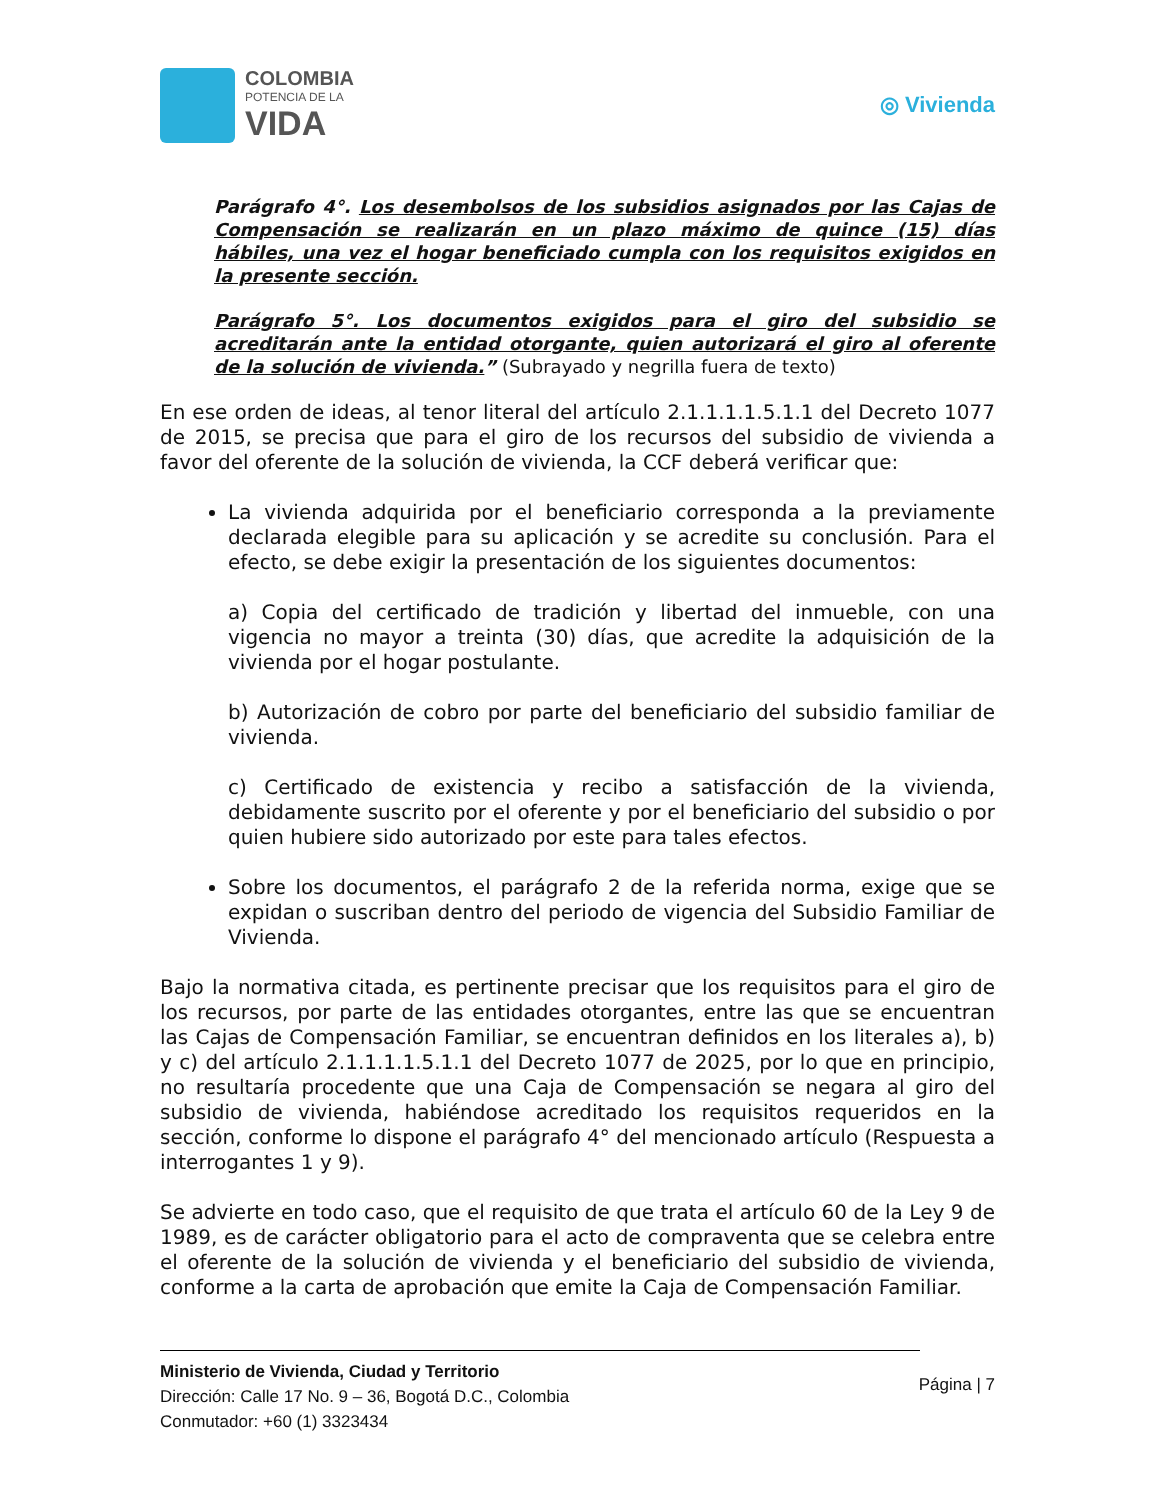COLOMBIA
POTENCIA DE LA
VIDA
◎ Vivienda
Parágrafo 4°. Los desembolsos de los subsidios asignados por las Cajas de Compensación se realizarán en un plazo máximo de quince (15) días hábiles, una vez el hogar beneficiado cumpla con los requisitos exigidos en la presente sección.
Parágrafo 5°. Los documentos exigidos para el giro del subsidio se acreditarán ante la entidad otorgante, quien autorizará el giro al oferente de la solución de vivienda.” (Subrayado y negrilla fuera de texto)
En ese orden de ideas, al tenor literal del artículo 2.1.1.1.1.5.1.1 del Decreto 1077 de 2015, se precisa que para el giro de los recursos del subsidio de vivienda a favor del oferente de la solución de vivienda, la CCF deberá verificar que:
La vivienda adquirida por el beneficiario corresponda a la previamente declarada elegible para su aplicación y se acredite su conclusión. Para el efecto, se debe exigir la presentación de los siguientes documentos:
a) Copia del certificado de tradición y libertad del inmueble, con una vigencia no mayor a treinta (30) días, que acredite la adquisición de la vivienda por el hogar postulante.
b) Autorización de cobro por parte del beneficiario del subsidio familiar de vivienda.
c) Certificado de existencia y recibo a satisfacción de la vivienda, debidamente suscrito por el oferente y por el beneficiario del subsidio o por quien hubiere sido autorizado por este para tales efectos.
Sobre los documentos, el parágrafo 2 de la referida norma, exige que se expidan o suscriban dentro del periodo de vigencia del Subsidio Familiar de Vivienda.
Bajo la normativa citada, es pertinente precisar que los requisitos para el giro de los recursos, por parte de las entidades otorgantes, entre las que se encuentran las Cajas de Compensación Familiar, se encuentran definidos en los literales a), b) y c) del artículo 2.1.1.1.1.5.1.1 del Decreto 1077 de 2025, por lo que en principio, no resultaría procedente que una Caja de Compensación se negara al giro del subsidio de vivienda, habiéndose acreditado los requisitos requeridos en la sección, conforme lo dispone el parágrafo 4° del mencionado artículo (Respuesta a interrogantes 1 y 9).
Se advierte en todo caso, que el requisito de que trata el artículo 60 de la Ley 9 de 1989, es de carácter obligatorio para el acto de compraventa que se celebra entre el oferente de la solución de vivienda y el beneficiario del subsidio de vivienda, conforme a la carta de aprobación que emite la Caja de Compensación Familiar.
Ministerio de Vivienda, Ciudad y Territorio
Dirección: Calle 17 No. 9 – 36, Bogotá D.C., Colombia
Conmutador: +60 (1) 3323434
Página | 7